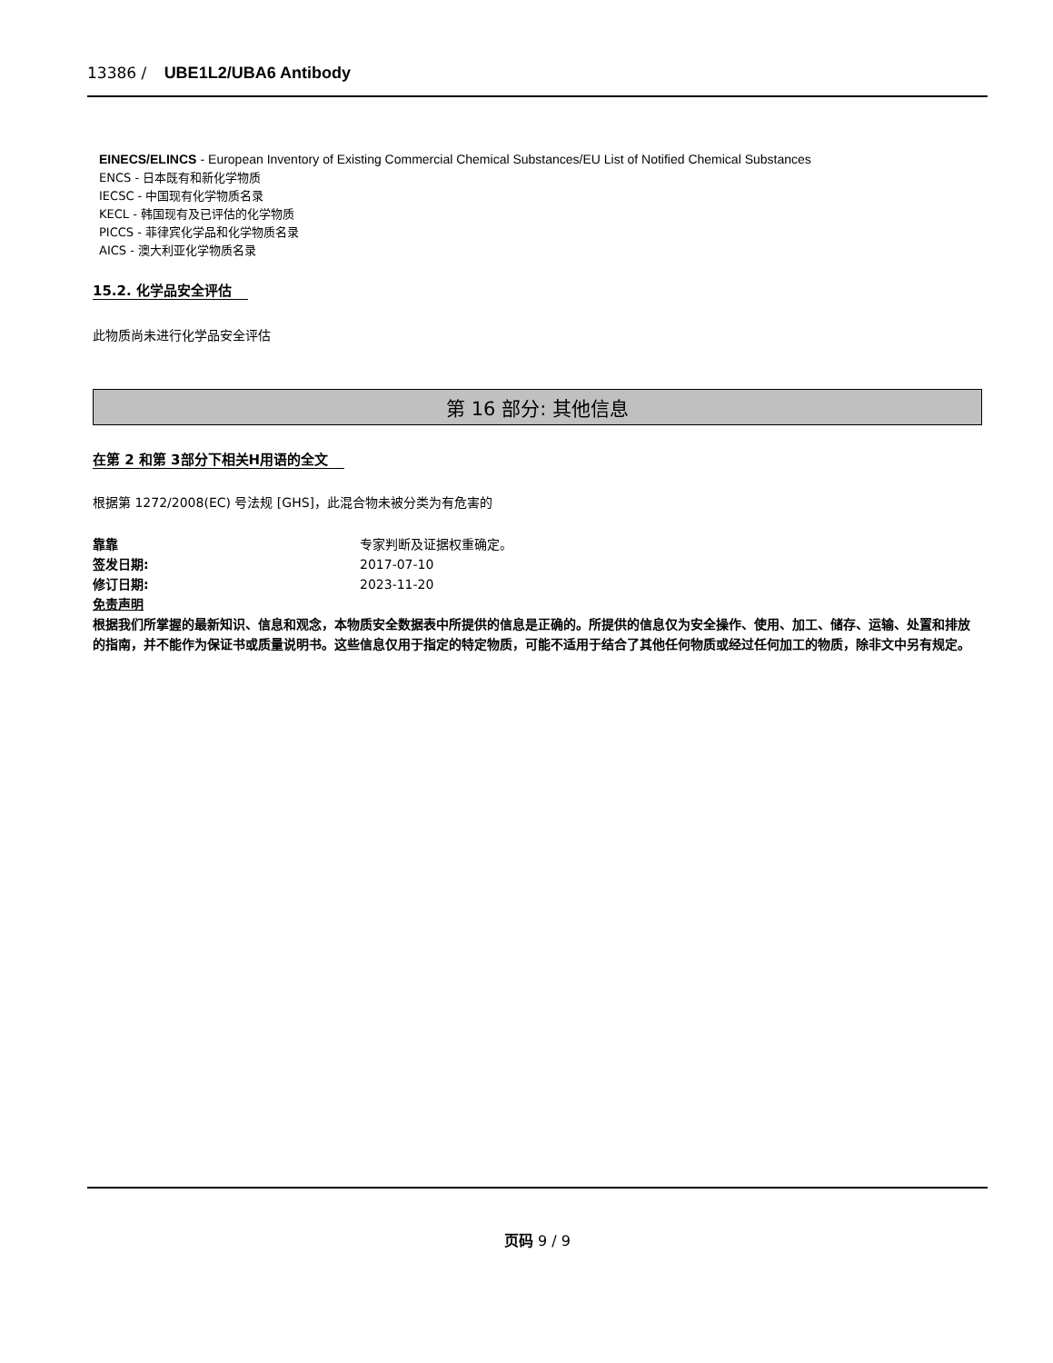13386 / UBE1L2/UBA6 Antibody
EINECS/ELINCS - European Inventory of Existing Commercial Chemical Substances/EU List of Notified Chemical Substances
ENCS - 日本既有和新化学物质
IECSC - 中国现有化学物质名录
KECL - 韩国现有及已评估的化学物质
PICCS - 菲律宾化学品和化学物质名录
AICS - 澳大利亚化学物质名录
15.2. 化学品安全评估
此物质尚未进行化学品安全评估
第 16 部分: 其他信息
在第 2 和第 3部分下相关H用语的全文
根据第 1272/2008(EC) 号法规 [GHS]，此混合物未被分类为有危害的
靠靠 专家判断及证据权重确定。
签发日期: 2017-07-10
修订日期: 2023-11-20
免责声明
根据我们所掌握的最新知识、信息和观念，本物质安全数据表中所提供的信息是正确的。所提供的信息仅为安全操作、使用、加工、储存、运输、处置和排放的指南，并不能作为保证书或质量说明书。这些信息仅用于指定的特定物质，可能不适用于结合了其他任何物质或经过任何加工的物质，除非文中另有规定。
页码 9 / 9